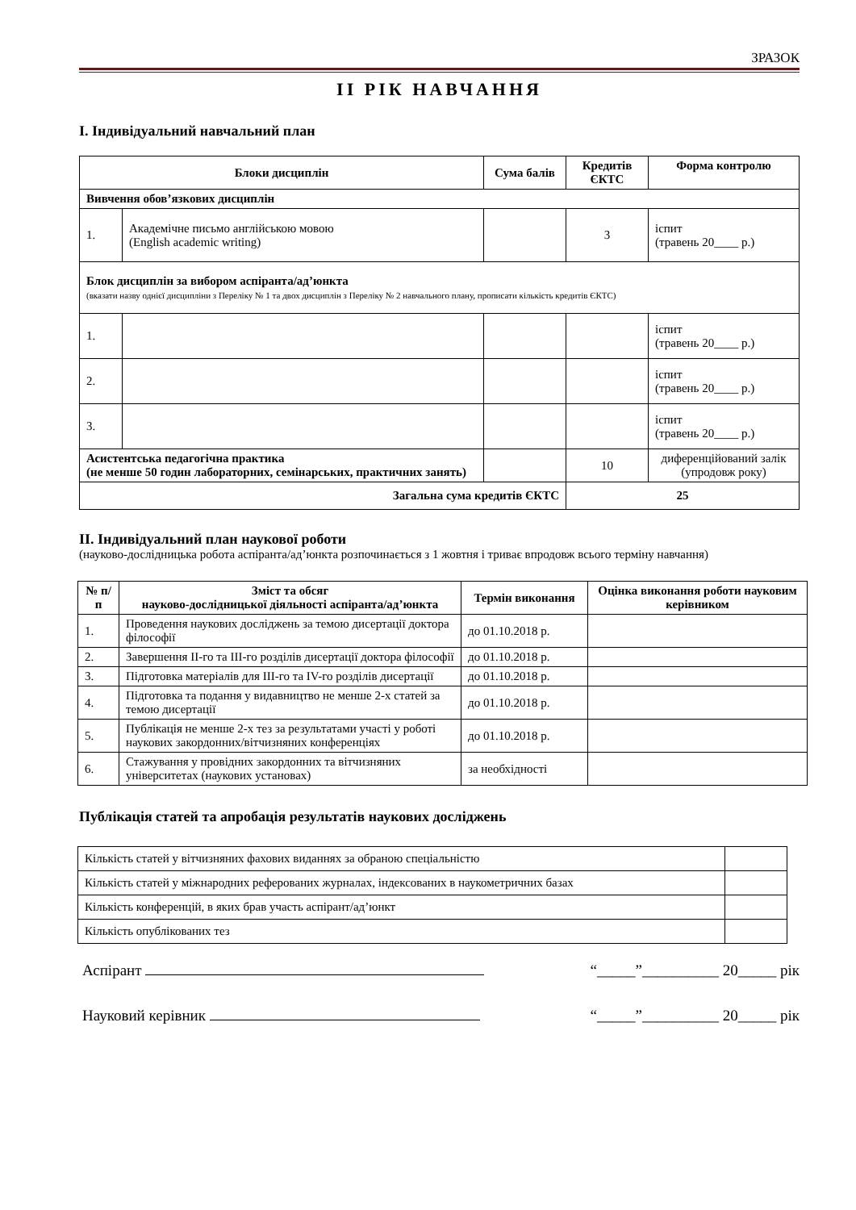ЗРАЗОК
ІІ РІК НАВЧАННЯ
І. Індивідуальний навчальний план
| Блоки дисциплін | | Сума балів | Кредитів ЄКТС | Форма контролю |
| --- | --- | --- | --- | --- |
| Вивчення обов’язкових дисциплін | | | | |
| 1. | Академічне письмо англійською мовою (English academic writing) | | 3 | іспит (травень 20____ р.) |
| Блок дисциплін за вибором аспіранта/ад’юнкта (вказати назву однієї дисципліни з Переліку № 1 та двох дисциплін з Переліку № 2 навчального плану, прописати кількість кредитів ЄКТС) | | | | |
| 1. | | | | іспит (травень 20____ р.) |
| 2. | | | | іспит (травень 20____ р.) |
| 3. | | | | іспит (травень 20____ р.) |
| Асистентська педагогічна практика (не менше 50 годин лабораторних, семінарських, практичних занять) | | | 10 | диференційований залік (упродовж року) |
| Загальна сума кредитів ЄКТС | | | 25 | |
ІІ. Індивідуальний план наукової роботи
(науково-дослідницька робота аспіранта/ад’юнкта розпочинається з 1 жовтня і триває впродовж всього терміну навчання)
| № п/п | Зміст та обсяг науково-дослідницької діяльності аспіранта/ад’юнкта | Термін виконання | Оцінка виконання роботи науковим керівником |
| --- | --- | --- | --- |
| 1. | Проведення наукових досліджень за темою дисертації доктора філософії | до 01.10.2018 р. | |
| 2. | Завершення ІІ-го та ІІІ-го розділів дисертації доктора філософії | до 01.10.2018 р. | |
| 3. | Підготовка матеріалів для ІІІ-го та IV-го розділів дисертації | до 01.10.2018 р. | |
| 4. | Підготовка та подання у видавництво не менше 2-х статей за темою дисертації | до 01.10.2018 р. | |
| 5. | Публікація не менше 2-х тез за результатами участі у роботі наукових закордонних/вітчизняних конференціях | до 01.10.2018 р. | |
| 6. | Стажування у провідних закордонних та вітчизняних університетах (наукових установах) | за необхідності | |
Публікація статей та апробація результатів наукових досліджень
| Кількість статей у вітчизняних фахових виданнях за обраною спеціальністю | |
| Кількість статей у міжнародних реферованих журналах, індексованих в наукометричних базах | |
| Кількість конференцій, в яких брав участь аспірант/ад’юнкт | |
| Кількість опублікованих тез | |
Аспірант “_____”__________ 20_____ рік
Науковий керівник “_____”__________ 20_____ рік